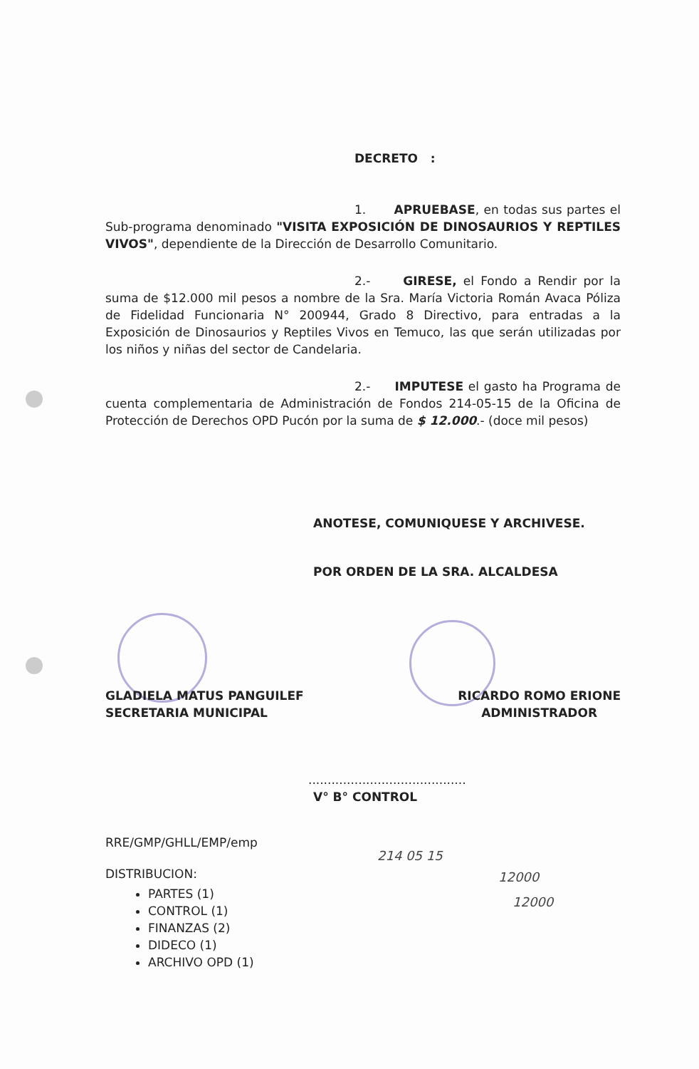DECRETO :
1. APRUEBASE, en todas sus partes el Sub-programa denominado "VISITA EXPOSICIÓN DE DINOSAURIOS Y REPTILES VIVOS", dependiente de la Dirección de Desarrollo Comunitario.
2.- GIRESE, el Fondo a Rendir por la suma de $12.000 mil pesos a nombre de la Sra. María Victoria Román Avaca Póliza de Fidelidad Funcionaria N° 200944, Grado 8 Directivo, para entradas a la Exposición de Dinosaurios y Reptiles Vivos en Temuco, las que serán utilizadas por los niños y niñas del sector de Candelaria.
2.- IMPUTESE el gasto ha Programa de cuenta complementaria de Administración de Fondos 214-05-15 de la Oficina de Protección de Derechos OPD Pucón por la suma de $ 12.000.- (doce mil pesos)
ANOTESE, COMUNIQUESE Y ARCHIVESE.
POR ORDEN DE LA SRA. ALCALDESA
GLADIELA MATUS PANGUILEF
SECRETARIA MUNICIPAL
RICARDO ROMO ERIONE
ADMINISTRADOR
.........................................
V° B° CONTROL
RRE/GMP/GHLL/EMP/emp
DISTRIBUCION:
PARTES (1)
CONTROL (1)
FINANZAS (2)
DIDECO (1)
ARCHIVO OPD (1)
214 05 15
12000
12000